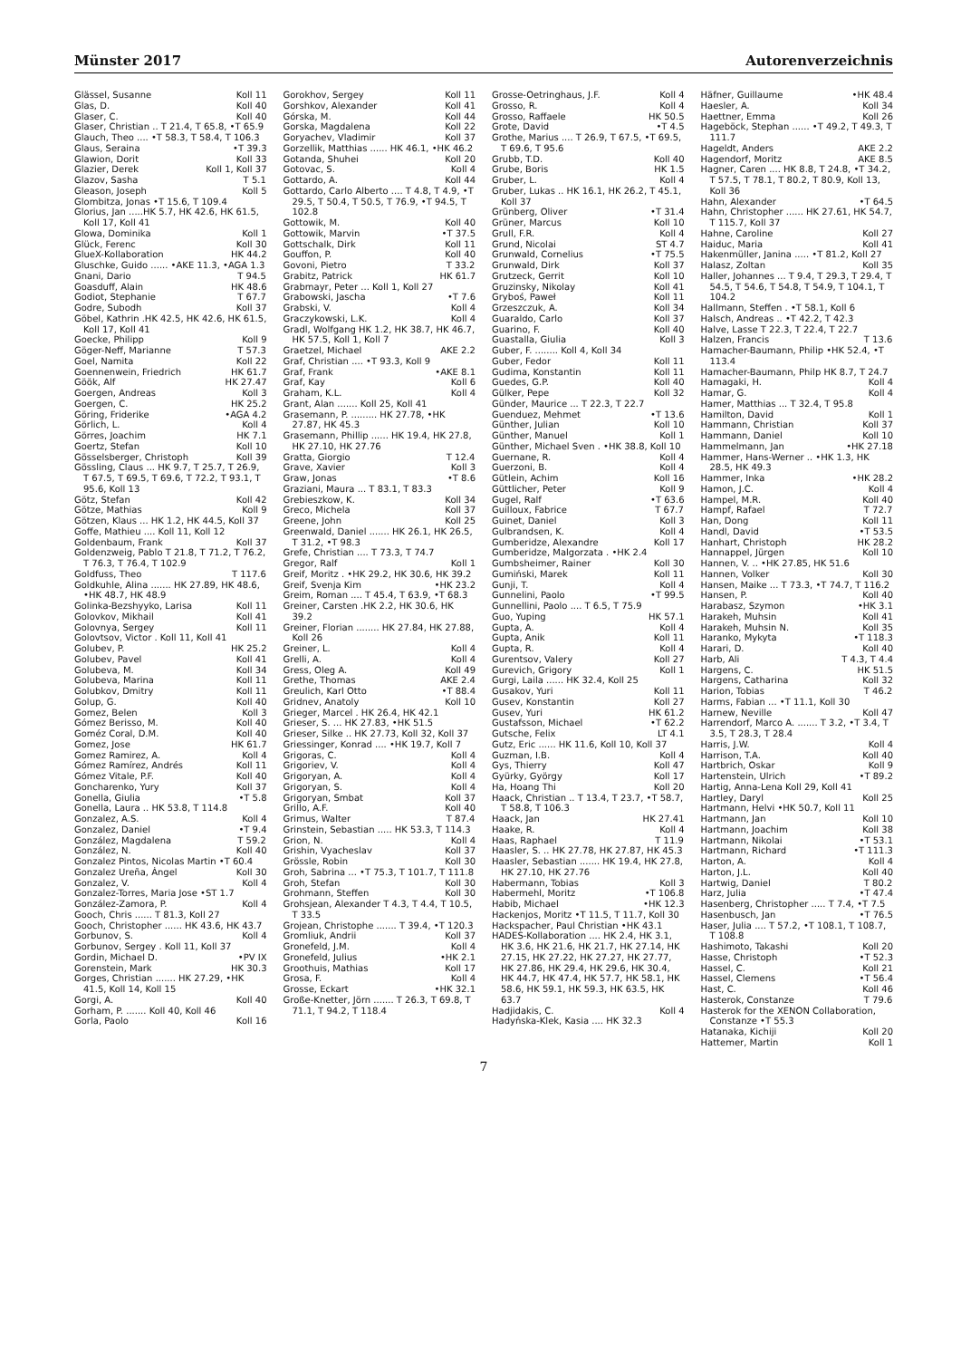Münster 2017 Autorenverzeichnis
Glässel, Susanne Koll 11
Glas, D. Koll 40
Glaser, C. Koll 40
Glaser, Christian .. T 21.4, T 65.8, •T 65.9
Glauch, Theo .... •T 58.3, T 58.4, T 106.3
Glaus, Seraina •T 39.3
Glawion, Dorit Koll 33
Glazier, Derek Koll 1, Koll 37
Glazov, Sasha T 5.1
Gleason, Joseph Koll 5
Glombitza, Jonas •T 15.6, T 109.4
Glorius, Jan .....HK 5.7, HK 42.6, HK 61.5, Koll 17, Koll 41
Glowa, Dominika Koll 1
Glück, Ferenc Koll 30
GlueX-Kollaboration HK 44.2
Gluschke, Guido ...... •AKE 11.3, •AGA 1.3
Gnani, Dario T 94.5
Goasduff, Alain HK 48.6
Godiot, Stephanie T 67.7
Godre, Subodh Koll 37
Göbel, Kathrin .HK 42.5, HK 42.6, HK 61.5, Koll 17, Koll 41
Goecke, Philipp Koll 9
Göger-Neff, Marianne T 57.3
Goel, Namita Koll 22
Goennenwein, Friedrich HK 61.7
Göök, Alf HK 27.47
Goergen, Andreas Koll 3
Goergen, C. HK 25.2
Göring, Friderike •AGA 4.2
Görlich, L. Koll 4
Görres, Joachim HK 7.1
Goertz, Stefan Koll 10
Gösselsberger, Christoph Koll 39
Gössling, Claus ... HK 9.7, T 25.7, T 26.9, T 67.5, T 69.5, T 69.6, T 72.2, T 93.1, T 95.6, Koll 13
Götz, Stefan Koll 42
Götze, Mathias Koll 9
Götzen, Klaus ... HK 1.2, HK 44.5, Koll 37
Goffe, Mathieu .... Koll 11, Koll 12
Goldenbaum, Frank Koll 37
Goldenzweig, Pablo T 21.8, T 71.2, T 76.2, T 76.3, T 76.4, T 102.9
Goldfuss, Theo T 117.6
Goldkuhle, Alina ....... HK 27.89, HK 48.6, •HK 48.7, HK 48.9
Golinka-Bezshyyko, Larisa Koll 11
Golovkov, Mikhail Koll 41
Golovnya, Sergey Koll 11
Golovtsov, Victor . Koll 11, Koll 41
Golubev, P. HK 25.2
Golubev, Pavel Koll 41
Golubeva, M. Koll 34
Golubeva, Marina Koll 11
Golubkov, Dmitry Koll 11
Golup, G. Koll 40
Gomez, Belen Koll 3
Gómez Berisso, M. Koll 40
Goméz Coral, D.M. Koll 40
Gomez, Jose HK 61.7
Gomez Ramirez, A. Koll 4
Gómez Ramírez, Andrés Koll 11
Gómez Vitale, P.F. Koll 40
Goncharenko, Yury Koll 37
Gonella, Giulia •T 5.8
Gonella, Laura .. HK 53.8, T 114.8
Gonzalez, A.S. Koll 4
Gonzalez, Daniel •T 9.4
González, Magdalena T 59.2
González, N. Koll 40
Gonzalez Pintos, Nicolas Martin •T 60.4
Gonzalez Ureña, Ángel Koll 30
Gonzalez, V. Koll 4
Gonzalez-Torres, Maria Jose •ST 1.7
González-Zamora, P. Koll 4
Gooch, Chris ...... T 81.3, Koll 27
Gooch, Christopher ...... HK 43.6, HK 43.7
Gorbunov, S. Koll 4
Gorbunov, Sergey . Koll 11, Koll 37
Gordin, Michael D. •PV IX
Gorenstein, Mark HK 30.3
Gorges, Christian ....... HK 27.29, •HK 41.5, Koll 14, Koll 15
Gorgi, A. Koll 40
Gorham, P. ....... Koll 40, Koll 46
Gorla, Paolo Koll 16
Gorokhov, Sergey Koll 11
Gorshkov, Alexander Koll 41
Górska, M. Koll 44
Gorska, Magdalena Koll 22
Goryachev, Vladimir Koll 37
Gorzellik, Matthias ...... HK 46.1, •HK 46.2
Gotanda, Shuhei Koll 20
Gotovac, S. Koll 4
Gottardo, A. Koll 44
Gottardo, Carlo Alberto .... T 4.8, T 4.9, •T 29.5, T 50.4, T 50.5, T 76.9, •T 94.5, T 102.8
Gottowik, M. Koll 40
Gottowik, Marvin •T 37.5
Gottschalk, Dirk Koll 11
Gouffon, P. Koll 40
Govoni, Pietro T 33.2
Grabitz, Patrick HK 61.7
Grabmayr, Peter ... Koll 1, Koll 27
Grabowski, Jascha •T 7.6
Grabski, V. Koll 4
Graczykowski, L.K. Koll 4
Gradl, Wolfgang HK 1.2, HK 38.7, HK 46.7, HK 57.5, Koll 1, Koll 7
Graetzel, Michael AKE 2.2
Graf, Christian .... •T 93.3, Koll 9
Graf, Frank •AKE 8.1
Graf, Kay Koll 6
Graham, K.L. Koll 4
Grant, Alan ....... Koll 25, Koll 41
Grasemann, P. ......... HK 27.78, •HK 27.87, HK 45.3
Grasemann, Phillip ...... HK 19.4, HK 27.8, HK 27.10, HK 27.76
Gratta, Giorgio T 12.4
Grave, Xavier Koll 3
Graw, Jonas •T 8.6
Graziani, Maura ... T 83.1, T 83.3
Grebieszkow, K. Koll 34
Greco, Michela Koll 37
Greene, John Koll 25
Greenwald, Daniel ....... HK 26.1, HK 26.5, T 31.2, •T 98.3
Grefe, Christian .... T 73.3, T 74.7
Gregor, Ralf Koll 1
Greif, Moritz . •HK 29.2, HK 30.6, HK 39.2
Greif, Svenja Kim •HK 23.2
Greim, Roman .... T 45.4, T 63.9, •T 68.3
Greiner, Carsten .HK 2.2, HK 30.6, HK 39.2
Greiner, Florian ........ HK 27.84, HK 27.88, Koll 26
Greiner, L. Koll 4
Grelli, A. Koll 4
Gress, Oleg A. Koll 49
Grethe, Thomas AKE 2.4
Greulich, Karl Otto •T 88.4
Gridnev, Anatoly Koll 10
Grieger, Marcel . HK 26.4, HK 42.1
Grieser, S. ... HK 27.83, •HK 51.5
Grieser, Silke .. HK 27.73, Koll 32, Koll 37
Griessinger, Konrad .... •HK 19.7, Koll 7
Grigoras, C. Koll 4
Grigoriev, V. Koll 4
Grigoryan, A. Koll 4
Grigoryan, S. Koll 4
Grigoryan, Smbat Koll 37
Grillo, A.F. Koll 40
Grimus, Walter T 87.4
Grinstein, Sebastian ..... HK 53.3, T 114.3
Grion, N. Koll 4
Grishin, Vyacheslav Koll 37
Grössle, Robin Koll 30
Groh, Sabrina ... •T 75.3, T 101.7, T 111.8
Groh, Stefan Koll 30
Grohmann, Steffen Koll 30
Grohsjean, Alexander T 4.3, T 4.4, T 10.5, T 33.5
Grojean, Christophe ....... T 39.4, •T 120.3
Gromliuk, Andrii Koll 37
Gronefeld, J.M. Koll 4
Gronefeld, Julius •HK 2.1
Groothuis, Mathias Koll 17
Grosa, F. Koll 4
Grosse, Eckart •HK 32.1
Große-Knetter, Jörn ....... T 26.3, T 69.8, T 71.1, T 94.2, T 118.4
Grosse-Oetringhaus, J.F. Koll 4
Grosso, R. Koll 4
Grosso, Raffaele HK 50.5
Grote, David •T 4.5
Grothe, Marius .... T 26.9, T 67.5, •T 69.5, T 69.6, T 95.6
Grubb, T.D. Koll 40
Grube, Boris HK 1.5
Gruber, L. Koll 4
Gruber, Lukas .. HK 16.1, HK 26.2, T 45.1, Koll 37
Grünberg, Oliver •T 31.4
Grüner, Marcus Koll 10
Grull, F.R. Koll 4
Grund, Nicolai ST 4.7
Grunwald, Cornelius •T 75.5
Grunwald, Dirk Koll 37
Grutzeck, Gerrit Koll 10
Gruzinsky, Nikolay Koll 41
Gryboś, Paweł Koll 11
Grzeszczuk, A. Koll 34
Guaraldo, Carlo Koll 37
Guarino, F. Koll 40
Guastalla, Giulia Koll 3
Guber, F. ........ Koll 4, Koll 34
Guber, Fedor Koll 11
Gudima, Konstantin Koll 11
Guedes, G.P. Koll 40
Gülker, Pepe Koll 32
Günder, Maurice ... T 22.3, T 22.7
Guenduez, Mehmet •T 13.6
Günther, Julian Koll 10
Günther, Manuel Koll 1
Günther, Michael Sven . •HK 38.8, Koll 10
Guernane, R. Koll 4
Guerzoni, B. Koll 4
Gütlein, Achim Koll 16
Güttlicher, Peter Koll 9
Gugel, Ralf •T 63.6
Guilloux, Fabrice T 67.7
Guinet, Daniel Koll 3
Gulbrandsen, K. Koll 4
Gumberidze, Alexandre Koll 17
Gumberidze, Malgorzata . •HK 2.4
Gumbsheimer, Rainer Koll 30
Gumiński, Marek Koll 11
Gunji, T. Koll 4
Gunnelini, Paolo •T 99.5
Gunnellini, Paolo .... T 6.5, T 75.9
Guo, Yuping HK 57.1
Gupta, A. Koll 4
Gupta, Anik Koll 11
Gupta, R. Koll 4
Gurentsov, Valery Koll 27
Gurevich, Grigory Koll 1
Gurgi, Laila ...... HK 32.4, Koll 25
Gusakov, Yuri Koll 11
Gusev, Konstantin Koll 27
Gusev, Yuri HK 61.2
Gustafsson, Michael •T 62.2
Gutsche, Felix LT 4.1
Gutz, Eric ...... HK 11.6, Koll 10, Koll 37
Guzman, I.B. Koll 4
Gys, Thierry Koll 47
Gyürky, György Koll 17
Ha, Hoang Thi Koll 20
Haack, Christian .. T 13.4, T 23.7, •T 58.7, T 58.8, T 106.3
Haack, Jan HK 27.41
Haake, R. Koll 4
Haas, Raphael T 11.9
Haasler, S. .. HK 27.78, HK 27.87, HK 45.3
Haasler, Sebastian ....... HK 19.4, HK 27.8, HK 27.10, HK 27.76
Habermann, Tobias Koll 3
Habermehl, Moritz •T 106.8
Habib, Michael •HK 12.3
Hackenjos, Moritz •T 11.5, T 11.7, Koll 30
Hackspacher, Paul Christian •HK 43.1
HADES-Kollaboration .... HK 2.4, HK 3.1, HK 3.6, HK 21.6, HK 21.7, HK 27.14, HK 27.15, HK 27.22, HK 27.27, HK 27.77, HK 27.86, HK 29.4, HK 29.6, HK 30.4, HK 44.7, HK 47.4, HK 57.7, HK 58.1, HK 58.6, HK 59.1, HK 59.3, HK 63.5, HK 63.7
Hadjidakis, C. Koll 4
Hadyńska-Klek, Kasia .... HK 32.3
Häfner, Guillaume •HK 48.4
Haesler, A. Koll 34
Haettner, Emma Koll 26
Hageböck, Stephan ...... •T 49.2, T 49.3, T 111.7
Hageldt, Anders AKE 2.2
Hagendorf, Moritz AKE 8.5
Hagner, Caren .... HK 8.8, T 24.8, •T 34.2, T 57.5, T 78.1, T 80.2, T 80.9, Koll 13, Koll 36
Hahn, Alexander •T 64.5
Hahn, Christopher ...... HK 27.61, HK 54.7, T 115.7, Koll 37
Hahne, Caroline Koll 27
Haiduc, Maria Koll 41
Hakenmüller, Janina ..... •T 81.2, Koll 27
Halasz, Zoltan Koll 35
Haller, Johannes ... T 9.4, T 29.3, T 29.4, T 54.5, T 54.6, T 54.8, T 54.9, T 104.1, T 104.2
Hallmann, Steffen . •T 58.1, Koll 6
Halsch, Andreas .. •T 42.2, T 42.3
Halve, Lasse T 22.3, T 22.4, T 22.7
Halzen, Francis T 13.6
Hamacher-Baumann, Philip •HK 52.4, •T 113.4
Hamacher-Baumann, Philp HK 8.7, T 24.7
Hamagaki, H. Koll 4
Hamar, G. Koll 4
Hamer, Matthias ... T 32.4, T 95.8
Hamilton, David Koll 1
Hammann, Christian Koll 37
Hammann, Daniel Koll 10
Hammelmann, Jan •HK 27.18
Hammer, Hans-Werner .. •HK 1.3, HK 28.5, HK 49.3
Hammer, Inka •HK 28.2
Hamon, J.C. Koll 4
Hampel, M.R. Koll 40
Hampf, Rafael T 72.7
Han, Dong Koll 11
Handl, David •T 53.5
Hanhart, Christoph HK 28.2
Hannappel, Jürgen Koll 10
Hannen, V. .. •HK 27.85, HK 51.6
Hannen, Volker Koll 30
Hansen, Maike ... T 73.3, •T 74.7, T 116.2
Hansen, P. Koll 40
Harabasz, Szymon •HK 3.1
Harakeh, Muhsin Koll 41
Harakeh, Muhsin N. Koll 35
Haranko, Mykyta •T 118.3
Harari, D. Koll 40
Harb, Ali T 4.3, T 4.4
Hargens, C. HK 51.5
Hargens, Catharina Koll 32
Harion, Tobias T 46.2
Harms, Fabian ... •T 11.1, Koll 30
Harnew, Neville Koll 47
Harrendorf, Marco A. ....... T 3.2, •T 3.4, T 3.5, T 28.3, T 28.4
Harris, J.W. Koll 4
Harrison, T.A. Koll 40
Hartbrich, Oskar Koll 9
Hartenstein, Ulrich •T 89.2
Hartig, Anna-Lena Koll 29, Koll 41
Hartley, Daryl Koll 25
Hartmann, Helvi •HK 50.7, Koll 11
Hartmann, Jan Koll 10
Hartmann, Joachim Koll 38
Hartmann, Nikolai •T 53.1
Hartmann, Richard •T 111.3
Harton, A. Koll 4
Harton, J.L. Koll 40
Hartwig, Daniel T 80.2
Harz, Julia •T 47.4
Hasenberg, Christopher ..... T 7.4, •T 7.5
Hasenbusch, Jan •T 76.5
Haser, Julia .... T 57.2, •T 108.1, T 108.7, T 108.8
Hashimoto, Takashi Koll 20
Hasse, Christoph •T 52.3
Hassel, C. Koll 21
Hassel, Clemens •T 56.4
Hast, C. Koll 46
Hasterok, Constanze T 79.6
Hasterok for the XENON Collaboration, Constanze •T 55.3
Hatanaka, Kichiji Koll 20
Hattemer, Martin Koll 1
7